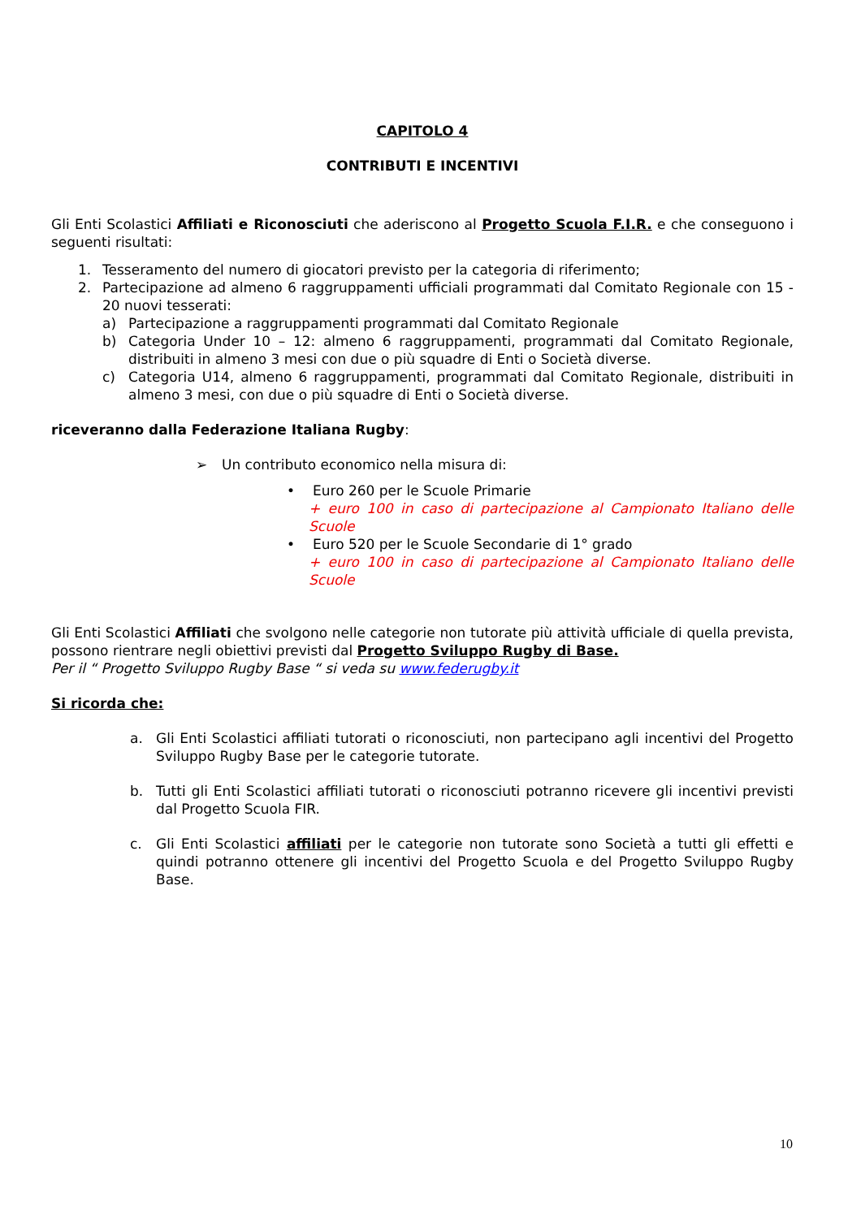CAPITOLO 4
CONTRIBUTI E INCENTIVI
Gli Enti Scolastici Affiliati e Riconosciuti che aderiscono al Progetto Scuola F.I.R. e che conseguono i seguenti risultati:
1. Tesseramento del numero di giocatori previsto per la categoria di riferimento;
2. Partecipazione ad almeno 6 raggruppamenti ufficiali programmati dal Comitato Regionale con 15 - 20 nuovi tesserati:
a) Partecipazione a raggruppamenti programmati dal Comitato Regionale
b) Categoria Under 10 – 12: almeno 6 raggruppamenti, programmati dal Comitato Regionale, distribuiti in almeno 3 mesi con due o più squadre di Enti o Società diverse.
c) Categoria U14, almeno 6 raggruppamenti, programmati dal Comitato Regionale, distribuiti in almeno 3 mesi, con due o più squadre di Enti o Società diverse.
riceveranno dalla Federazione Italiana Rugby:
➢ Un contributo economico nella misura di:
• Euro 260 per le Scuole Primarie
+ euro 100 in caso di partecipazione al Campionato Italiano delle Scuole
• Euro 520 per le Scuole Secondarie di 1° grado
+ euro 100 in caso di partecipazione al Campionato Italiano delle Scuole
Gli Enti Scolastici Affiliati che svolgono nelle categorie non tutorate più attività ufficiale di quella prevista, possono rientrare negli obiettivi previsti dal Progetto Sviluppo Rugby di Base.
Per il “ Progetto Sviluppo Rugby Base “ si veda su www.federugby.it
Si ricorda che:
a. Gli Enti Scolastici affiliati tutorati o riconosciuti, non partecipano agli incentivi del Progetto Sviluppo Rugby Base per le categorie tutorate.
b. Tutti gli Enti Scolastici affiliati tutorati o riconosciuti potranno ricevere gli incentivi previsti dal Progetto Scuola FIR.
c. Gli Enti Scolastici affiliati per le categorie non tutorate sono Società a tutti gli effetti e quindi potranno ottenere gli incentivi del Progetto Scuola e del Progetto Sviluppo Rugby Base.
10